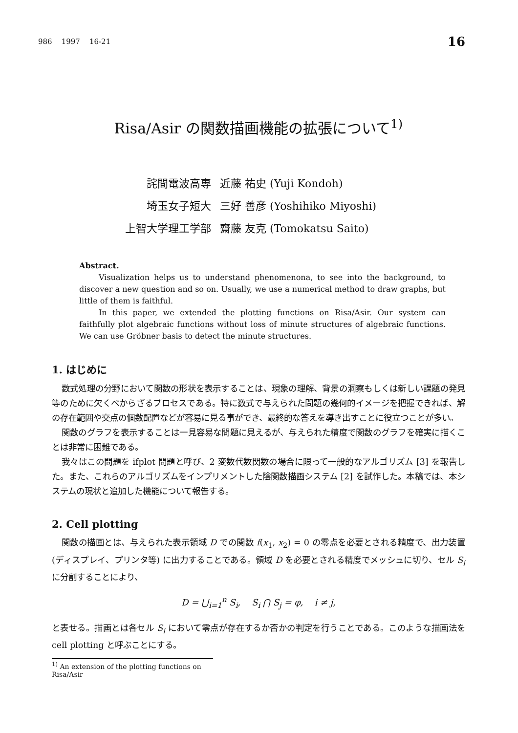986 1997 16-21 16
Risa/Asir の関数描画機能の拡張について<sup>1)</sup>
| 詫間電波高専 | 近藤 祐史 (Yuji Kondoh) |
| 埼玉女子短大 | 三好 善彦 (Yoshihiko Miyoshi) |
| 上智大学理工学部 | 齋藤 友克 (Tomokatsu Saito) |
Abstract.
Visualization helps us to understand phenomenona, to see into the background, to discover a new question and so on. Usually, we use a numerical method to draw graphs, but little of them is faithful.
In this paper, we extended the plotting functions on Risa/Asir. Our system can faithfully plot algebraic functions without loss of minute structures of algebraic functions. We can use Gröbner basis to detect the minute structures.
1. はじめに
数式処理の分野において関数の形状を表示することは、現象の理解、背景の洞察もしくは新しい課題の発見等のために欠くべからざるプロセスである。特に数式で与えられた問題の幾何的イメージを把握できれば、解の存在範囲や交点の個数配置などが容易に見る事ができ、最終的な答えを導き出すことに役立つことが多い。
関数のグラフを表示することは一見容易な問題に見えるが、与えられた精度で関数のグラフを確実に描くことは非常に困難である。
我々はこの問題を ifplot 問題と呼び、2 変数代数関数の場合に限って一般的なアルゴリズム [3] を報告した。また、これらのアルゴリズムをインプリメントした陰関数描画システム [2] を試作した。本稿では、本システムの現状と追加した機能について報告する。
2. Cell plotting
関数の描画とは、与えられた表示領域 D での関数 f(x<sub>1</sub>, x<sub>2</sub>) = 0 の零点を必要とされる精度で、出力装置 (ディスプレイ、プリンタ等) に出力することである。領域 D を必要とされる精度でメッシュに切り、セル S<sub>i</sub> に分割することにより、
D = ⋃<sub>i=1</sub><sup>n</sup> S<sub>i</sub>, S<sub>i</sub> ⋂ S<sub>j</sub> = φ, i ≠ j,
と表せる。描画とは各セル S<sub>i</sub> において零点が存在するか否かの判定を行うことである。このような描画法を cell plotting と呼ぶことにする。
<sup>1)</sup> An extension of the plotting functions on Risa/Asir